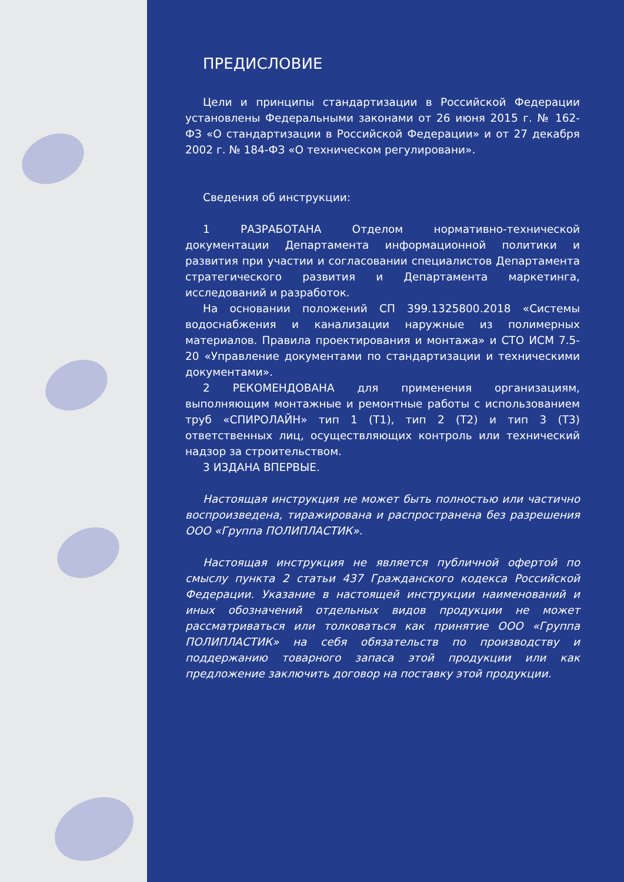ПРЕДИСЛОВИЕ
Цели и принципы стандартизации в Российской Федерации установлены Федеральными законами от 26 июня 2015 г. № 162-ФЗ «О стандартизации в Российской Федерации» и от 27 декабря 2002 г. № 184-ФЗ «О техническом регулировани».
Сведения об инструкции:
1 РАЗРАБОТАНА Отделом нормативно-технической документации Департамента информационной политики и развития при участии и согласовании специалистов Департамента стратегического развития и Департамента маркетинга, исследований и разработок.
На основании положений СП 399.1325800.2018 «Системы водоснабжения и канализации наружные из полимерных материалов. Правила проектирования и монтажа» и СТО ИСМ 7.5-20 «Управление документами по стандартизации и техническими документами».
2 РЕКОМЕНДОВАНА для применения организациям, выполняющим монтажные и ремонтные работы с использованием труб «СПИРОЛАЙН» тип 1 (Т1), тип 2 (Т2) и тип 3 (Т3) ответственных лиц, осуществляющих контроль или технический надзор за строительством.
3 ИЗДАНА ВПЕРВЫЕ.
Настоящая инструкция не может быть полностью или частично воспроизведена, тиражирована и распространена без разрешения ООО «Группа ПОЛИПЛАСТИК».
Настоящая инструкция не является публичной офертой по смыслу пункта 2 статьи 437 Гражданского кодекса Российской Федерации. Указание в настоящей инструкции наименований и иных обозначений отдельных видов продукции не может рассматриваться или толковаться как принятие ООО «Группа ПОЛИПЛАСТИК» на себя обязательств по производству и поддержанию товарного запаса этой продукции или как предложение заключить договор на поставку этой продукции.